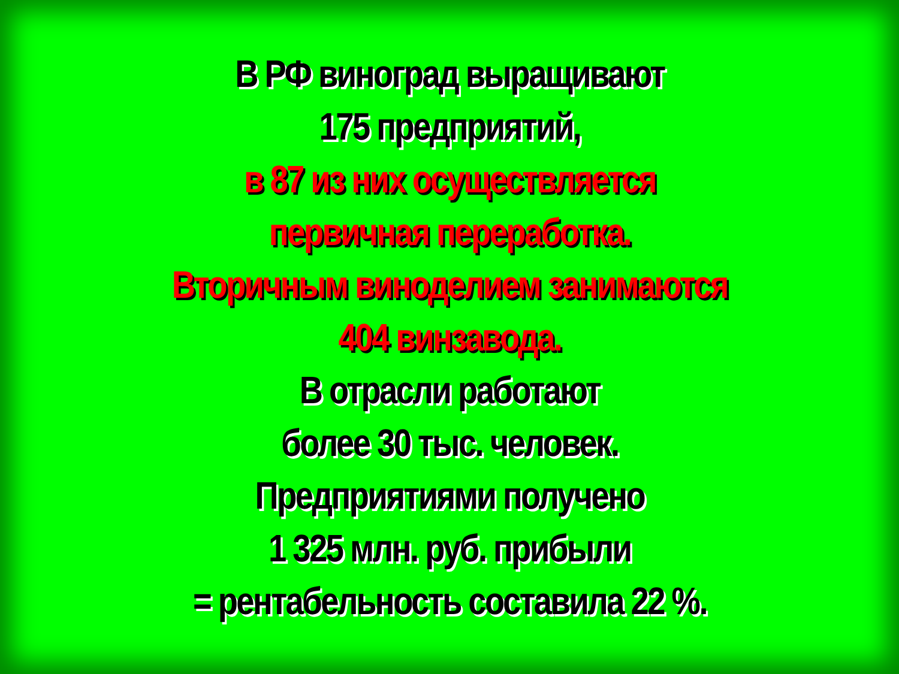В РФ виноград выращивают
175 предприятий,
в 87 из них осуществляется
первичная переработка.
Вторичным виноделием занимаются
404 винзавода.
В отрасли работают
более 30 тыс. человек.
Предприятиями получено
1 325 млн. руб. прибыли
= рентабельность составила 22 %.